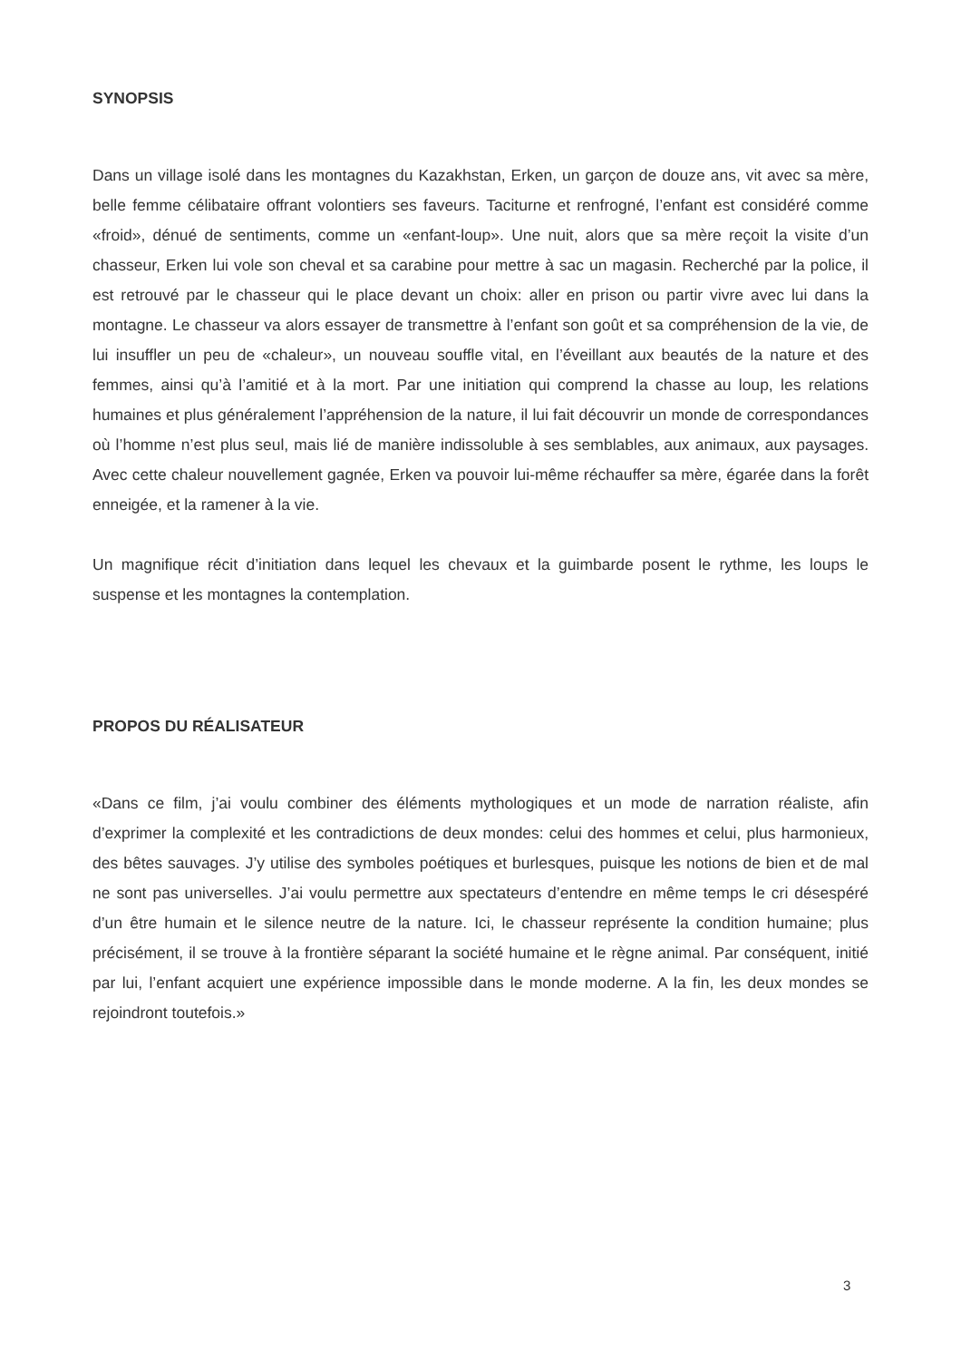SYNOPSIS
Dans un village isolé dans les montagnes du Kazakhstan, Erken, un garçon de douze ans, vit avec sa mère, belle femme célibataire offrant volontiers ses faveurs. Taciturne et renfrogné, l’enfant est considéré comme «froid», dénué de sentiments, comme un «enfant-loup». Une nuit, alors que sa mère reçoit la visite d’un chasseur, Erken lui vole son cheval et sa carabine pour mettre à sac un magasin. Recherché par la police, il est retrouvé par le chasseur qui le place devant un choix: aller en prison ou partir vivre avec lui dans la montagne. Le chasseur va alors essayer de transmettre à l’enfant son goût et sa compréhension de la vie, de lui insuffler un peu de «chaleur», un nouveau souffle vital, en l’éveillant aux beautés de la nature et des femmes, ainsi qu’à l’amitié et à la mort. Par une initiation qui comprend la chasse au loup, les relations humaines et plus généralement l’appréhension de la nature, il lui fait découvrir un monde de correspondances où l’homme n’est plus seul, mais lié de manière indissoluble à ses semblables, aux animaux, aux paysages. Avec cette chaleur nouvellement gagnée, Erken va pouvoir lui-même réchauffer sa mère, égarée dans la forêt enneigée, et la ramener à la vie.
Un magnifique récit d’initiation dans lequel les chevaux et la guimbarde posent le rythme, les loups le suspense et les montagnes la contemplation.
PROPOS DU RÉALISATEUR
«Dans ce film, j’ai voulu combiner des éléments mythologiques et un mode de narration réaliste, afin d’exprimer la complexité et les contradictions de deux mondes: celui des hommes et celui, plus harmonieux, des bêtes sauvages. J’y utilise des symboles poétiques et burlesques, puisque les notions de bien et de mal ne sont pas universelles. J’ai voulu permettre aux spectateurs d’entendre en même temps le cri désespéré d’un être humain et le silence neutre de la nature. Ici, le chasseur représente la condition humaine; plus précisément, il se trouve à la frontière séparant la société humaine et le règne animal. Par conséquent, initié par lui, l’enfant acquiert une expérience impossible dans le monde moderne. A la fin, les deux mondes se rejoindront toutefois.»
3